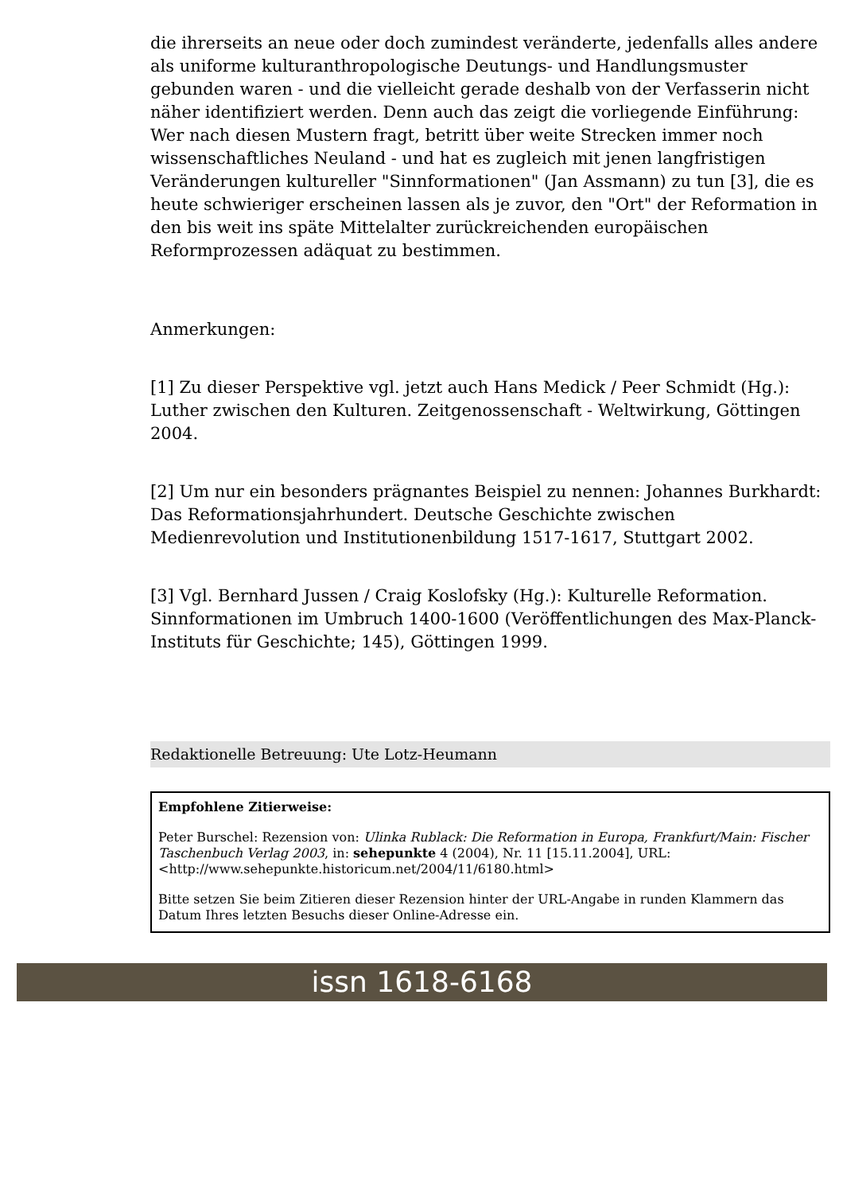die ihrerseits an neue oder doch zumindest veränderte, jedenfalls alles andere als uniforme kulturanthropologische Deutungs- und Handlungsmuster gebunden waren - und die vielleicht gerade deshalb von der Verfasserin nicht näher identifiziert werden. Denn auch das zeigt die vorliegende Einführung: Wer nach diesen Mustern fragt, betritt über weite Strecken immer noch wissenschaftliches Neuland - und hat es zugleich mit jenen langfristigen Veränderungen kultureller "Sinnformationen" (Jan Assmann) zu tun [3], die es heute schwieriger erscheinen lassen als je zuvor, den "Ort" der Reformation in den bis weit ins späte Mittelalter zurückreichenden europäischen Reformprozessen adäquat zu bestimmen.
Anmerkungen:
[1] Zu dieser Perspektive vgl. jetzt auch Hans Medick / Peer Schmidt (Hg.): Luther zwischen den Kulturen. Zeitgenossenschaft - Weltwirkung, Göttingen 2004.
[2] Um nur ein besonders prägnantes Beispiel zu nennen: Johannes Burkhardt: Das Reformationsjahrhundert. Deutsche Geschichte zwischen Medienrevolution und Institutionenbildung 1517-1617, Stuttgart 2002.
[3] Vgl. Bernhard Jussen / Craig Koslofsky (Hg.): Kulturelle Reformation. Sinnformationen im Umbruch 1400-1600 (Veröffentlichungen des Max-Planck-Instituts für Geschichte; 145), Göttingen 1999.
Redaktionelle Betreuung: Ute Lotz-Heumann
Empfohlene Zitierweise:
Peter Burschel: Rezension von: Ulinka Rublack: Die Reformation in Europa, Frankfurt/Main: Fischer Taschenbuch Verlag 2003, in: sehepunkte 4 (2004), Nr. 11 [15.11.2004], URL: <http://www.sehepunkte.historicum.net/2004/11/6180.html>
Bitte setzen Sie beim Zitieren dieser Rezension hinter der URL-Angabe in runden Klammern das Datum Ihres letzten Besuchs dieser Online-Adresse ein.
issn 1618-6168